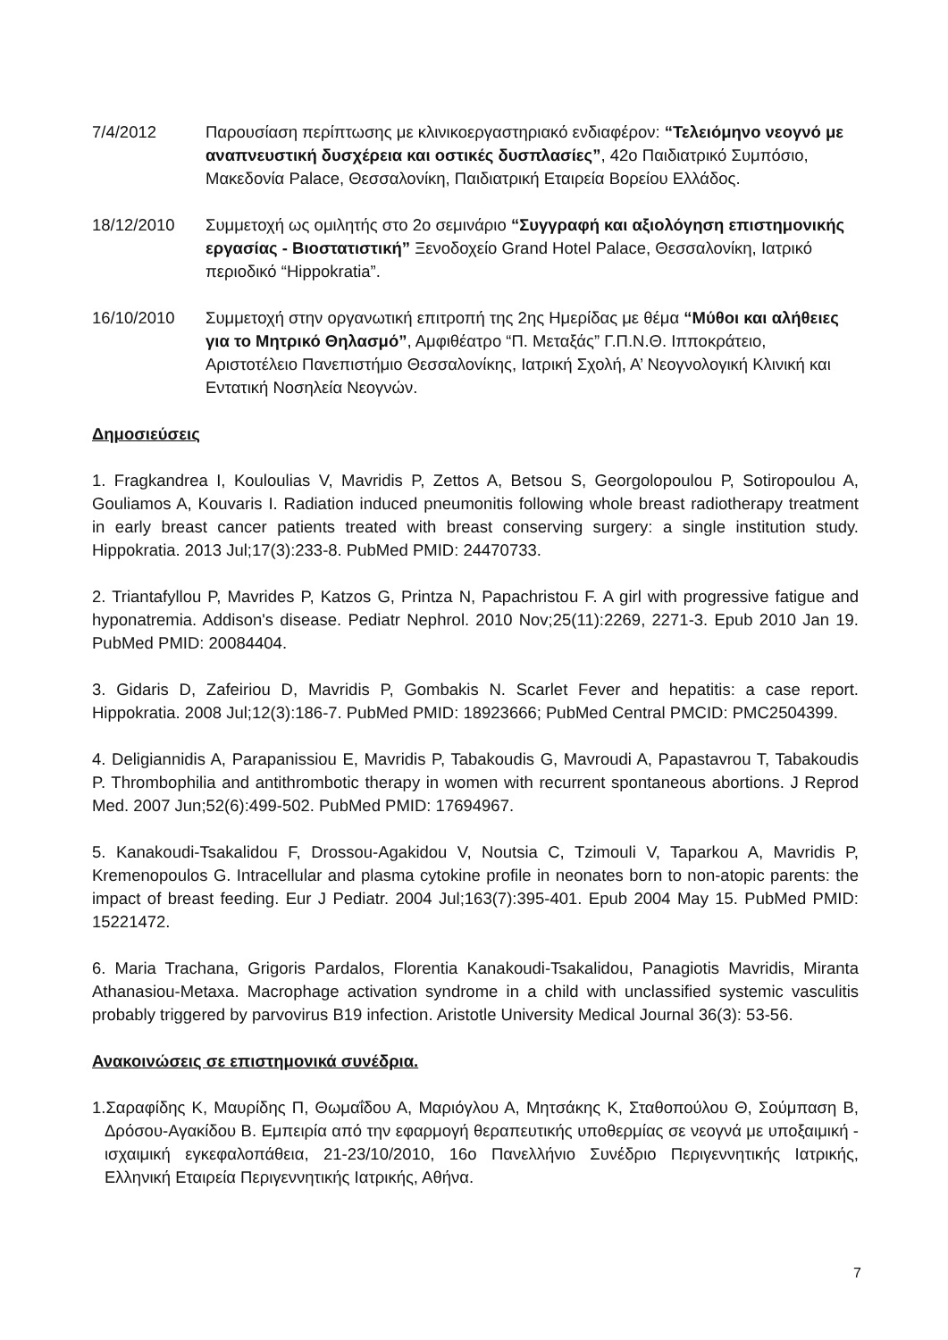7/4/2012 Παρουσίαση περίπτωσης με κλινικοεργαστηριακό ενδιαφέρον: “Τελειόμηνο νεογνό με αναπνευστική δυσχέρεια και οστικές δυσπλασίες”, 42ο Παιδιατρικό Συμπόσιο, Μακεδονία Palace, Θεσσαλονίκη, Παιδιατρική Εταιρεία Βορείου Ελλάδος.
18/12/2010 Συμμετοχή ως ομιλητής στο 2ο σεμινάριο “Συγγραφή και αξιολόγηση επιστημονικής εργασίας - Βιοστατιστική” Ξενοδοχείο Grand Hotel Palace, Θεσσαλονίκη, Ιατρικό περιοδικό “Hippokratia”.
16/10/2010 Συμμετοχή στην οργανωτική επιτροπή της 2ης Ημερίδας με θέμα “Μύθοι και αλήθειες για το Μητρικό Θηλασμό”, Αμφιθέατρο “Π. Μεταξάς” Γ.Π.Ν.Θ. Ιπποκράτειο, Αριστοτέλειο Πανεπιστήμιο Θεσσαλονίκης, Ιατρική Σχολή, Α’ Νεογνολογική Κλινική και Εντατική Νοσηλεία Νεογνών.
Δημοσιεύσεις
1. Fragkandrea I, Kouloulias V, Mavridis P, Zettos A, Betsou S, Georgolopoulou P, Sotiropoulou A, Gouliamos A, Kouvaris I. Radiation induced pneumonitis following whole breast radiotherapy treatment in early breast cancer patients treated with breast conserving surgery: a single institution study. Hippokratia. 2013 Jul;17(3):233-8. PubMed PMID: 24470733.
2. Triantafyllou P, Mavrides P, Katzos G, Printza N, Papachristou F. A girl with progressive fatigue and hyponatremia. Addison's disease. Pediatr Nephrol. 2010 Nov;25(11):2269, 2271-3. Epub 2010 Jan 19. PubMed PMID: 20084404.
3. Gidaris D, Zafeiriou D, Mavridis P, Gombakis N. Scarlet Fever and hepatitis: a case report. Hippokratia. 2008 Jul;12(3):186-7. PubMed PMID: 18923666; PubMed Central PMCID: PMC2504399.
4. Deligiannidis A, Parapanissiou E, Mavridis P, Tabakoudis G, Mavroudi A, Papastavrou T, Tabakoudis P. Thrombophilia and antithrombotic therapy in women with recurrent spontaneous abortions. J Reprod Med. 2007 Jun;52(6):499-502. PubMed PMID: 17694967.
5. Kanakoudi-Tsakalidou F, Drossou-Agakidou V, Noutsia C, Tzimouli V, Taparkou A, Mavridis P, Kremenopoulos G. Intracellular and plasma cytokine profile in neonates born to non-atopic parents: the impact of breast feeding. Eur J Pediatr. 2004 Jul;163(7):395-401. Epub 2004 May 15. PubMed PMID: 15221472.
6. Maria Trachana, Grigoris Pardalos, Florentia Kanakoudi-Tsakalidou, Panagiotis Mavridis, Miranta Athanasiou-Metaxa. Macrophage activation syndrome in a child with unclassified systemic vasculitis probably triggered by parvovirus B19 infection. Aristotle University Medical Journal 36(3): 53-56.
Ανακοινώσεις σε επιστημονικά συνέδρια.
1.Σαραφίδης Κ, Μαυρίδης Π, Θωμαΐδου Α, Μαριόγλου Α, Μητσάκης Κ, Σταθοπούλου Θ, Σούμπαση Β, Δρόσου-Αγακίδου Β. Εμπειρία από την εφαρμογή θεραπευτικής υποθερμίας σε νεογνά με υποξαιμική - ισχαιμική εγκεφαλοπάθεια, 21-23/10/2010, 16ο Πανελλήνιο Συνέδριο Περιγεννητικής Ιατρικής, Ελληνική Εταιρεία Περιγεννητικής Ιατρικής, Αθήνα.
7